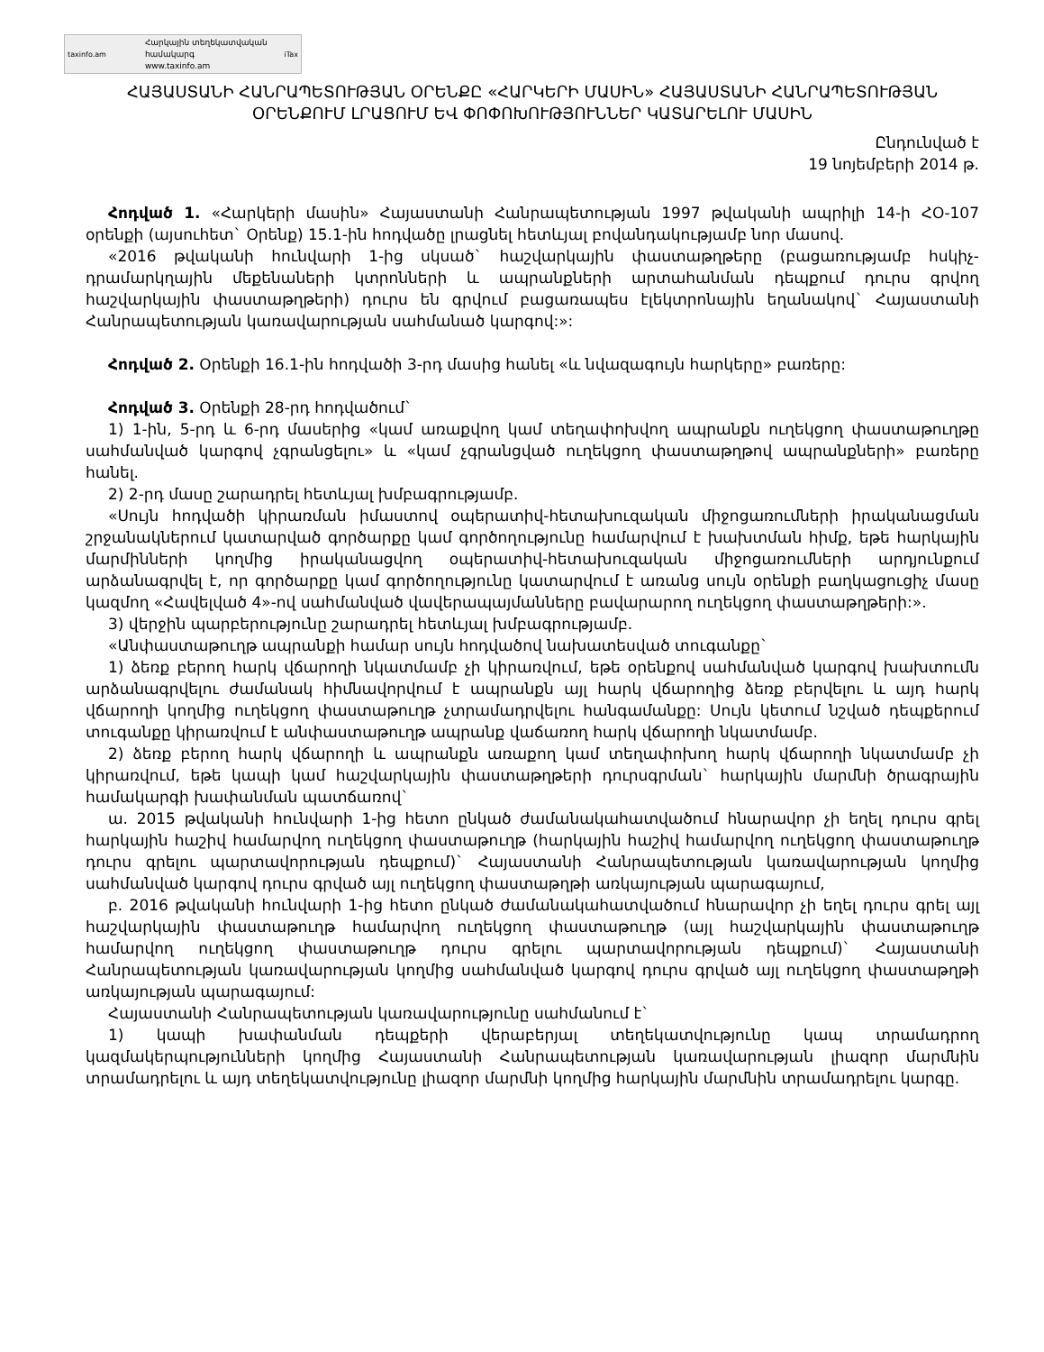taxinfo.am
Հարկային տեղեկատվական համակարգ
www.taxinfo.am
iTax
ՀԱՅԱՍՏԱՆԻ ՀԱՆՐԱՊԵՏՈՒԹՅԱՆ ՕՐԵՆՔԸ «ՀԱՐԿԵՐԻ ՄԱՍԻՆ» ՀԱՅԱՍՏԱՆԻ ՀԱՆՐԱՊԵՏՈՒԹՅԱՆ ՕՐԵՆՔՈՒՄ ԼՐԱՑՈՒՄ ԵՎ ՓՈՓՈԽՈՒԹՅՈՒՆՆԵՐ ԿԱՏԱՐԵԼՈՒ ՄԱՍԻՆ
Ընդունված է
19 նոյեմբերի 2014 թ.
Հոդված 1. «Հարկերի մասին» Հայաստանի Հանրապետության 1997 թվականի ապրիլի 14-ի ՀՕ-107 օրենքի (այսուհետ` Օրենք) 15.1-ին հոդվածը լրացնել հետևյալ բովանդակությամբ նոր մասով.
«2016 թվականի հունվարի 1-ից սկսած` հաշվարկային փաստաթղթերը (բացառությամբ հսկիչ-դրամարկղային մեքենաների կտրոնների և ապրանքների արտահանման դեպքում դուրս գրվող հաշվարկային փաստաթղթերի) դուրս են գրվում բացառապես էլեկտրոնային եղանակով` Հայաստանի Հանրապետության կառավարության սահմանած կարգով:»:
Հոդված 2. Օրենքի 16.1-ին հոդվածի 3-րդ մասից հանել «և նվազագույն հարկերը» բառերը:
Հոդված 3. Օրենքի 28-րդ հոդվածում`
1) 1-ին, 5-րդ և 6-րդ մասերից «կամ առաքվող կամ տեղափոխվող ապրանքն ուղեկցող փաստաթուղթը սահմանված կարգով չգրանցելու» և «կամ չգրանցված ուղեկցող փաստաթղթով ապրանքների» բառերը հանել.
2) 2-րդ մասը շարադրել հետևյալ խմբագրությամբ.
«Սույն հոդվածի կիրառման իմաստով օպերատիվ-հետախուզական միջոցառումների իրականացման շրջանակներում կատարված գործարքը կամ գործողությունը համարվում է խախտման հիմք, եթե հարկային մարմինների կողմից իրականացվող օպերատիվ-հետախուզական միջոցառումների արդյունքում արձանագրվել է, որ գործարքը կամ գործողությունը կատարվում է առանց սույն օրենքի բաղկացուցիչ մասը կազմող «Հավելված 4»-ով սահմանված վավերապայմանները բավարարող ուղեկցող փաստաթղթերի:».
3) վերջին պարբերությունը շարադրել հետևյալ խմբագրությամբ.
«Անփաստաթուղթ ապրանքի համար սույն հոդվածով նախատեսված տուգանքը`
1) ձեռք բերող հարկ վճարողի նկատմամբ չի կիրառվում, եթե օրենքով սահմանված կարգով խախտումն արձանագրվելու ժամանակ հիմնավորվում է ապրանքն այլ հարկ վճարողից ձեռք բերվելու և այդ հարկ վճարողի կողմից ուղեկցող փաստաթուղթ չտրամադրվելու հանգամանքը: Սույն կետում նշված դեպքերում տուգանքը կիրառվում է անփաստաթուղթ ապրանք վաճառող հարկ վճարողի նկատմամբ.
2) ձեռք բերող հարկ վճարողի և ապրանքն առաքող կամ տեղափոխող հարկ վճարողի նկատմամբ չի կիրառվում, եթե կապի կամ հաշվարկային փաստաթղթերի դուրսգրման` հարկային մարմնի ծրագրային համակարգի խափանման պատճառով`
ա. 2015 թվականի հունվարի 1-ից հետո ընկած ժամանակահատվածում հնարավոր չի եղել դուրս գրել հարկային հաշիվ համարվող ուղեկցող փաստաթուղթ (հարկային հաշիվ համարվող ուղեկցող փաստաթուղթ դուրս գրելու պարտավորության դեպքում)` Հայաստանի Հանրապետության կառավարության կողմից սահմանված կարգով դուրս գրված այլ ուղեկցող փաստաթղթի առկայության պարագայում,
բ. 2016 թվականի հունվարի 1-ից հետո ընկած ժամանակահատվածում հնարավոր չի եղել դուրս գրել այլ հաշվարկային փաստաթուղթ համարվող ուղեկցող փաստաթուղթ (այլ հաշվարկային փաստաթուղթ համարվող ուղեկցող փաստաթուղթ դուրս գրելու պարտավորության դեպքում)` Հայաստանի Հանրապետության կառավարության կողմից սահմանված կարգով դուրս գրված այլ ուղեկցող փաստաթղթի առկայության պարագայում:
Հայաստանի Հանրապետության կառավարությունը սահմանում է`
1) կապի խափանման դեպքերի վերաբերյալ տեղեկատվությունը կապ տրամադրող կազմակերպությունների կողմից Հայաստանի Հանրապետության կառավարության լիազոր մարմնին տրամադրելու և այդ տեղեկատվությունը լիազոր մարմնի կողմից հարկային մարմնին տրամադրելու կարգը.